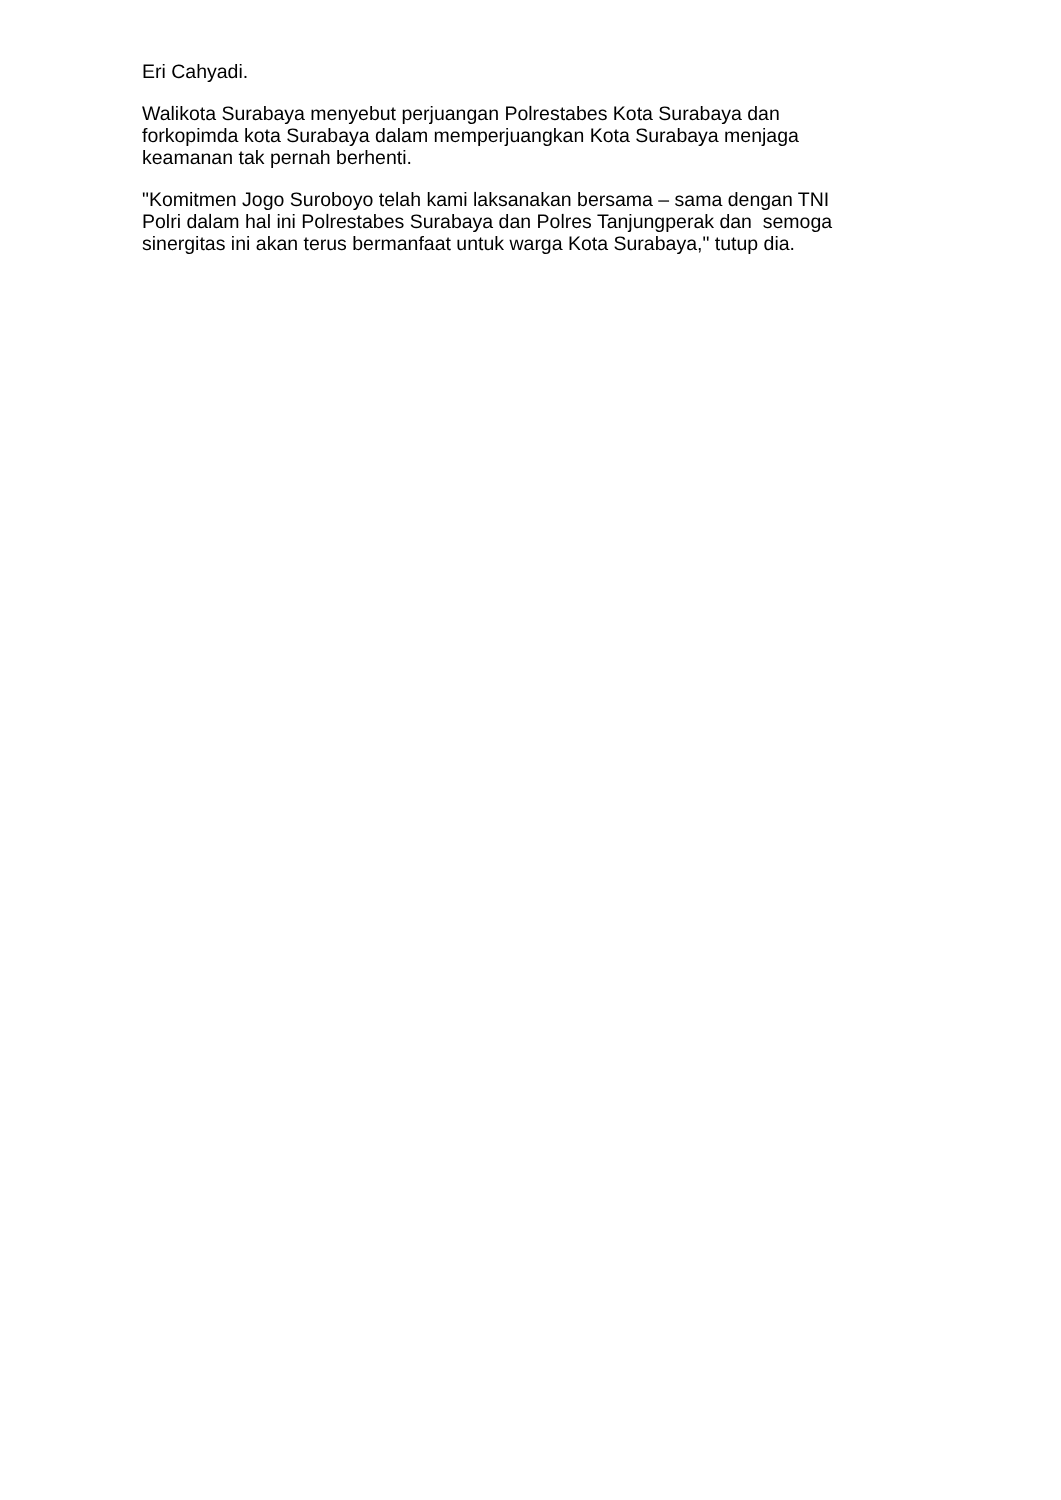Eri Cahyadi.
Walikota Surabaya menyebut perjuangan Polrestabes Kota Surabaya dan
forkopimda kota Surabaya dalam memperjuangkan Kota Surabaya menjaga
keamanan tak pernah berhenti.
"Komitmen Jogo Suroboyo telah kami laksanakan bersama – sama dengan TNI
Polri dalam hal ini Polrestabes Surabaya dan Polres Tanjungperak dan semoga
sinergitas ini akan terus bermanfaat untuk warga Kota Surabaya," tutup dia.